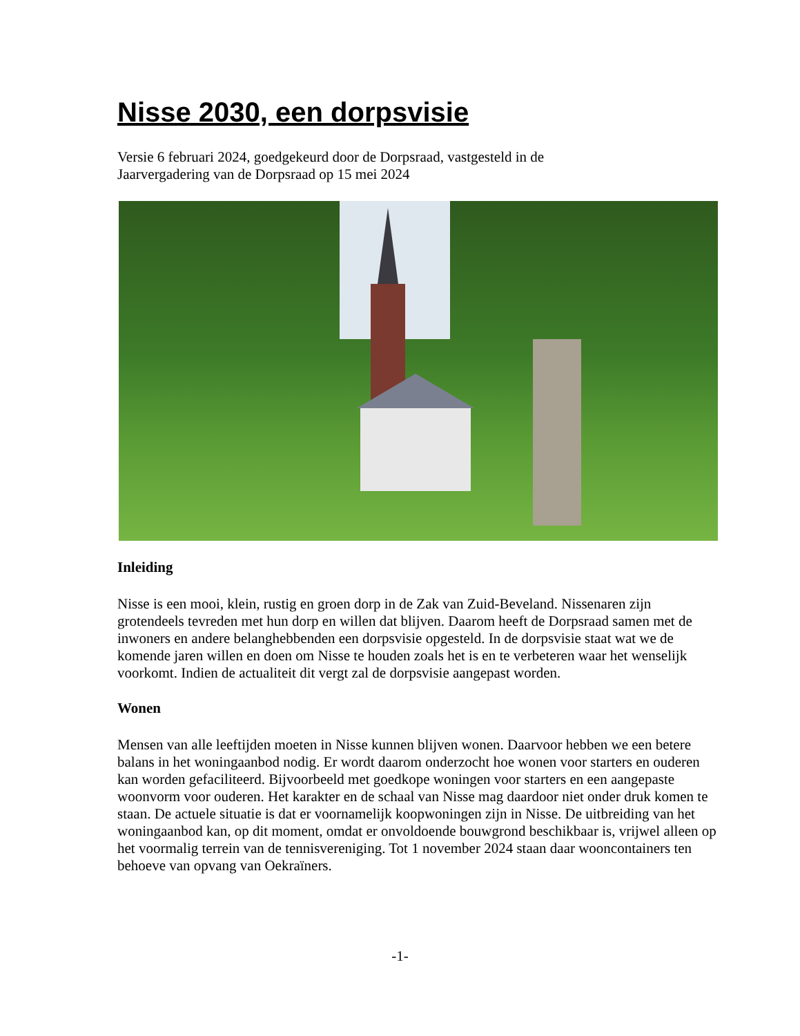Nisse 2030, een dorpsvisie
Versie 6 februari 2024, goedgekeurd door de Dorpsraad, vastgesteld in de
Jaarvergadering van de Dorpsraad op 15 mei 2024
Inleiding
Nisse is een mooi, klein, rustig en groen dorp in de Zak van Zuid-Beveland. Nissenaren zijn grotendeels tevreden met hun dorp en willen dat blijven. Daarom heeft de Dorpsraad samen met de inwoners en andere belanghebbenden een dorpsvisie opgesteld. In de dorpsvisie staat wat we de komende jaren willen en doen om Nisse te houden zoals het is en te verbeteren waar het wenselijk voorkomt. Indien de actualiteit dit vergt zal de dorpsvisie aangepast worden.
Wonen
Mensen van alle leeftijden moeten in Nisse kunnen blijven wonen. Daarvoor hebben we een betere balans in het woningaanbod nodig. Er wordt daarom onderzocht hoe wonen voor starters en ouderen kan worden gefaciliteerd. Bijvoorbeeld met goedkope woningen voor starters en een aangepaste woonvorm voor ouderen. Het karakter en de schaal van Nisse mag daardoor niet onder druk komen te staan. De actuele situatie is dat er voornamelijk koopwoningen zijn in Nisse. De uitbreiding van het woningaanbod kan, op dit moment, omdat er onvoldoende bouwgrond beschikbaar is, vrijwel alleen op het voormalig terrein van de tennisvereniging. Tot 1 november 2024 staan daar wooncontainers ten behoeve van opvang van Oekraïners.
-1-